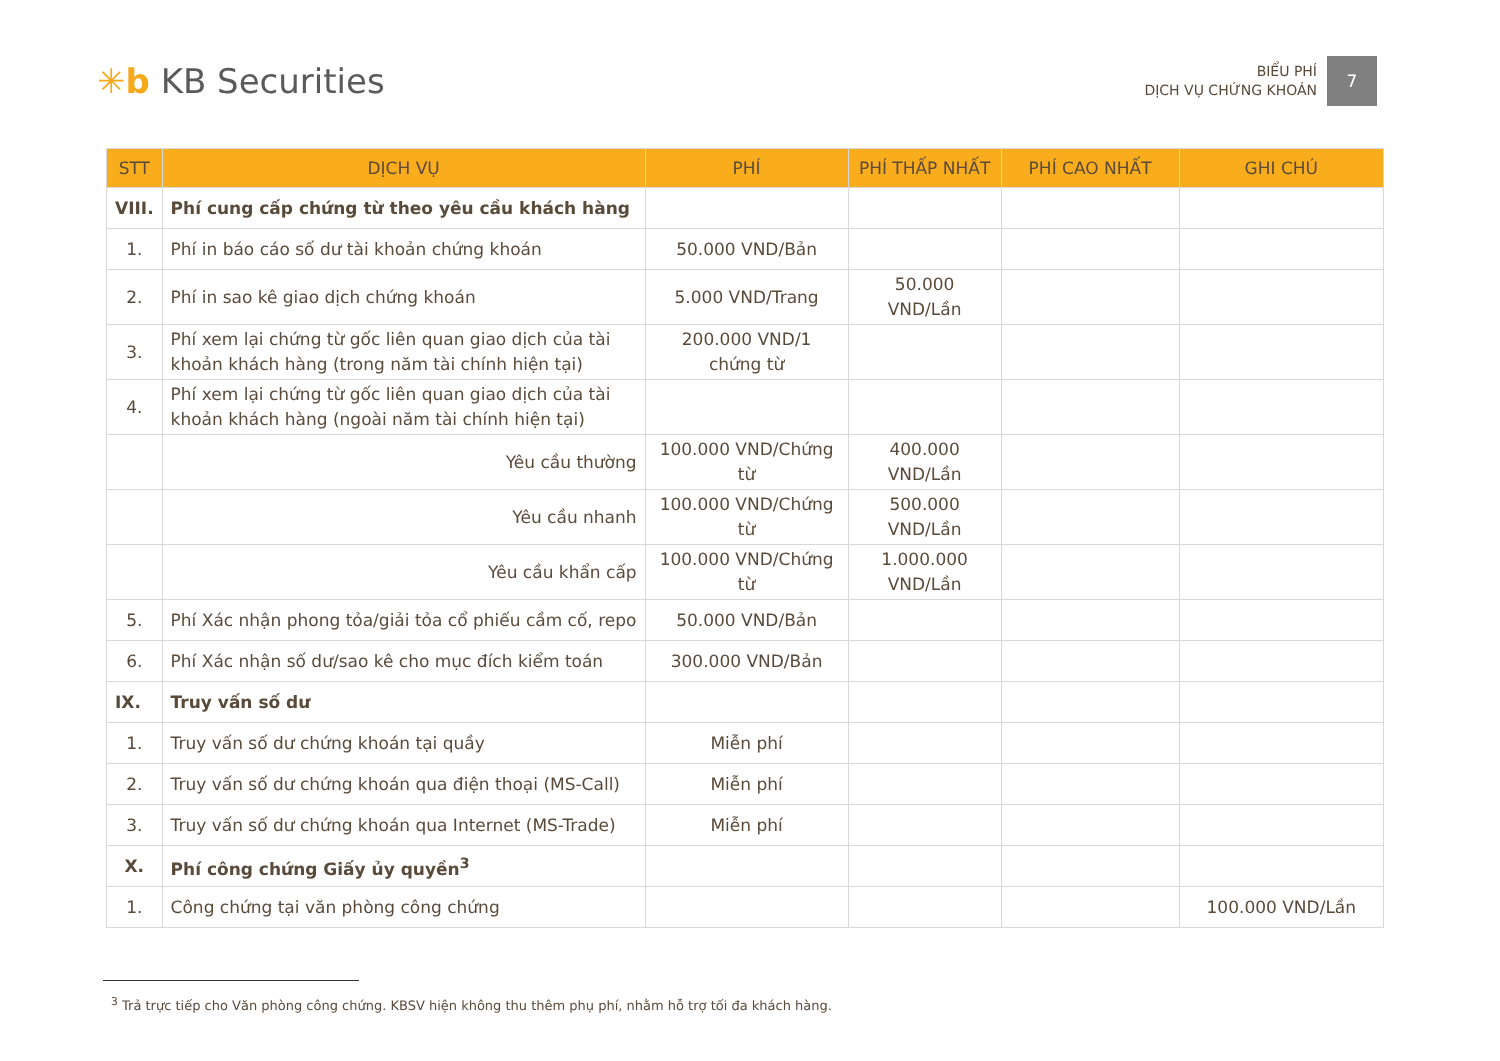✳b KB Securities
BIỂU PHÍ
DỊCH VỤ CHỨNG KHOÁN
7
| STT | DỊCH VỤ | PHÍ | PHÍ THẤP NHẤT | PHÍ CAO NHẤT | GHI CHÚ |
| --- | --- | --- | --- | --- | --- |
| VIII. | Phí cung cấp chứng từ theo yêu cầu khách hàng | | | | |
| 1. | Phí in báo cáo số dư tài khoản chứng khoán | 50.000 VND/Bản | | | |
| 2. | Phí in sao kê giao dịch chứng khoán | 5.000 VND/Trang | 50.000 VND/Lần | | |
| 3. | Phí xem lại chứng từ gốc liên quan giao dịch của tài khoản khách hàng (trong năm tài chính hiện tại) | 200.000 VND/1 chứng từ | | | |
| 4. | Phí xem lại chứng từ gốc liên quan giao dịch của tài khoản khách hàng (ngoài năm tài chính hiện tại) | | | | |
| | Yêu cầu thường | 100.000 VND/Chứng từ | 400.000 VND/Lần | | |
| | Yêu cầu nhanh | 100.000 VND/Chứng từ | 500.000 VND/Lần | | |
| | Yêu cầu khẩn cấp | 100.000 VND/Chứng từ | 1.000.000 VND/Lần | | |
| 5. | Phí Xác nhận phong tỏa/giải tỏa cổ phiếu cầm cố, repo | 50.000 VND/Bản | | | |
| 6. | Phí Xác nhận số dư/sao kê cho mục đích kiểm toán | 300.000 VND/Bản | | | |
| IX. | Truy vấn số dư | | | | |
| 1. | Truy vấn số dư chứng khoán tại quầy | Miễn phí | | | |
| 2. | Truy vấn số dư chứng khoán qua điện thoại (MS-Call) | Miễn phí | | | |
| 3. | Truy vấn số dư chứng khoán qua Internet (MS-Trade) | Miễn phí | | | |
| X. | Phí công chứng Giấy ủy quyền<sup>3</sup> | | | | |
| 1. | Công chứng tại văn phòng công chứng | | | | 100.000 VND/Lần |
<sup>3</sup> Trả trực tiếp cho Văn phòng công chứng. KBSV hiện không thu thêm phụ phí, nhằm hỗ trợ tối đa khách hàng.